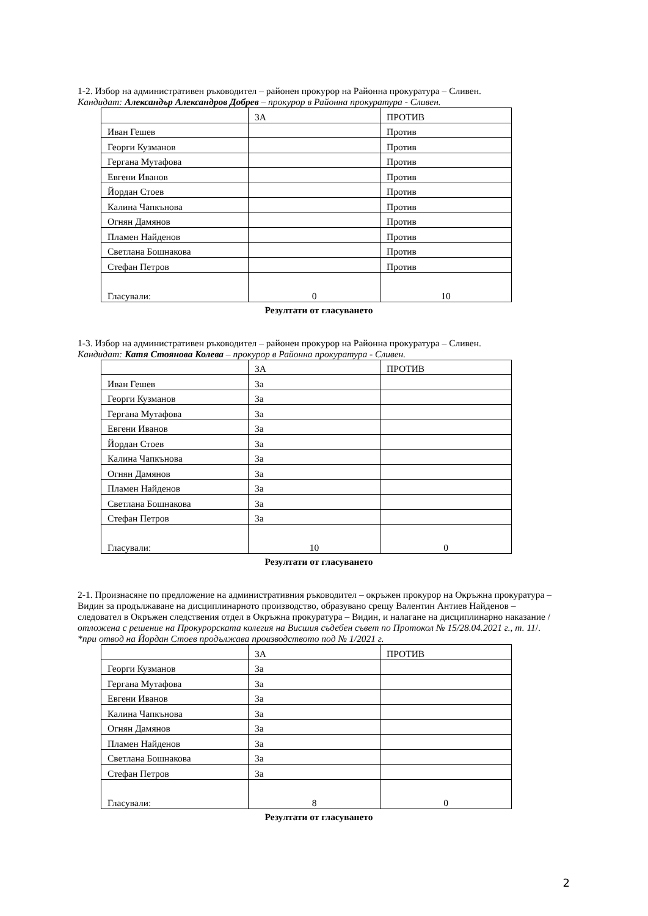1-2. Избор на административен ръководител – районен прокурор на Районна прокуратура – Сливен.
Кандидат: Александър Александров Добрев – прокурор в Районна прокуратура - Сливен.
| | ЗА | ПРОТИВ |
| Иван Гешев | | Против |
| Георги Кузманов | | Против |
| Гергана Мутафова | | Против |
| Евгени Иванов | | Против |
| Йордан Стоев | | Против |
| Калина Чапкънова | | Против |
| Огнян Дамянов | | Против |
| Пламен Найденов | | Против |
| Светлана Бошнакова | | Против |
| Стефан Петров | | Против |
| Гласували: | 0 | 10 |
Резултати от гласуването
1-3. Избор на административен ръководител – районен прокурор на Районна прокуратура – Сливен.
Кандидат: Катя Стоянова Колева – прокурор в Районна прокуратура - Сливен.
| | ЗА | ПРОТИВ |
| Иван Гешев | За | |
| Георги Кузманов | За | |
| Гергана Мутафова | За | |
| Евгени Иванов | За | |
| Йордан Стоев | За | |
| Калина Чапкънова | За | |
| Огнян Дамянов | За | |
| Пламен Найденов | За | |
| Светлана Бошнакова | За | |
| Стефан Петров | За | |
| Гласували: | 10 | 0 |
Резултати от гласуването
2-1. Произнасяне по предложение на административния ръководител – окръжен прокурор на Окръжна прокуратура – Видин за продължаване на дисциплинарното производство, образувано срещу Валентин Антиев Найденов – следовател в Окръжен следствения отдел в Окръжна прокуратура – Видин, и налагане на дисциплинарно наказание /отложена с решение на Прокурорската колегия на Висшия съдебен съвет по Протокол № 15/28.04.2021 г., т. 11/. *при отвод на Йордан Стоев продължава производството под № 1/2021 г.
| | ЗА | ПРОТИВ |
| Георги Кузманов | За | |
| Гергана Мутафова | За | |
| Евгени Иванов | За | |
| Калина Чапкънова | За | |
| Огнян Дамянов | За | |
| Пламен Найденов | За | |
| Светлана Бошнакова | За | |
| Стефан Петров | За | |
| Гласували: | 8 | 0 |
Резултати от гласуването
2